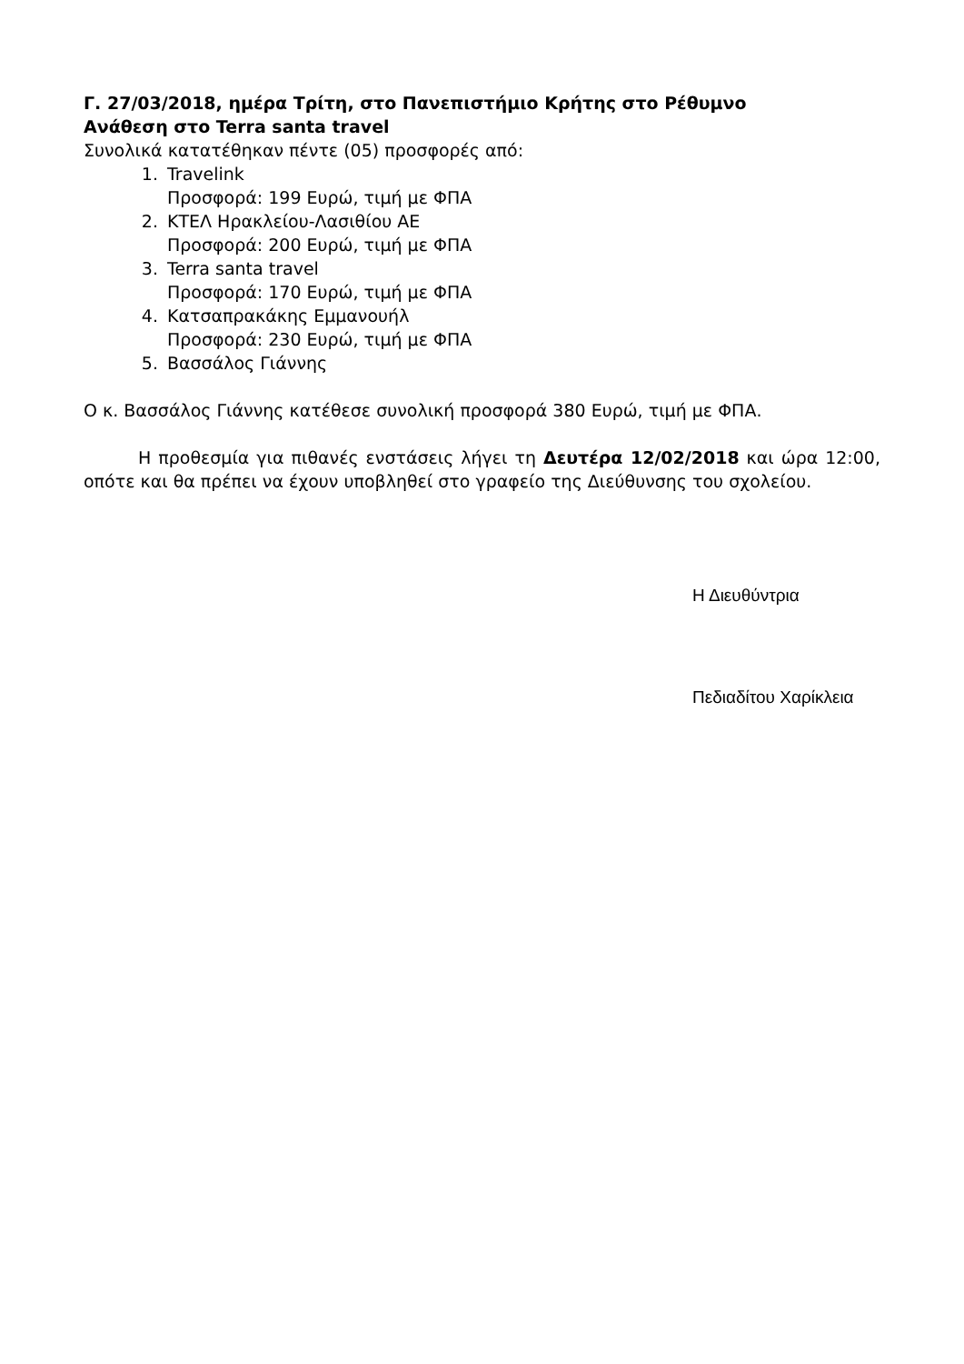Γ. 27/03/2018, ημέρα Τρίτη, στο Πανεπιστήμιο Κρήτης στο Ρέθυμνο
Ανάθεση στο Terra santa travel
Συνολικά κατατέθηκαν πέντε (05) προσφορές από:
1. Travelink
Προσφορά: 199 Ευρώ, τιμή με ΦΠΑ
2. ΚΤΕΛ Ηρακλείου-Λασιθίου ΑΕ
Προσφορά: 200 Ευρώ, τιμή με ΦΠΑ
3. Terra santa travel
Προσφορά: 170 Ευρώ, τιμή με ΦΠΑ
4. Κατσαπρακάκης Εμμανουήλ
Προσφορά: 230 Ευρώ, τιμή με ΦΠΑ
5. Βασσάλος Γιάννης
Ο κ. Βασσάλος Γιάννης κατέθεσε συνολική προσφορά 380 Ευρώ, τιμή με ΦΠΑ.
Η προθεσμία για πιθανές ενστάσεις λήγει τη Δευτέρα 12/02/2018 και ώρα 12:00, οπότε και θα πρέπει να έχουν υποβληθεί στο γραφείο της Διεύθυνσης του σχολείου.
Η Διευθύντρια
Πεδιαδίτου Χαρίκλεια